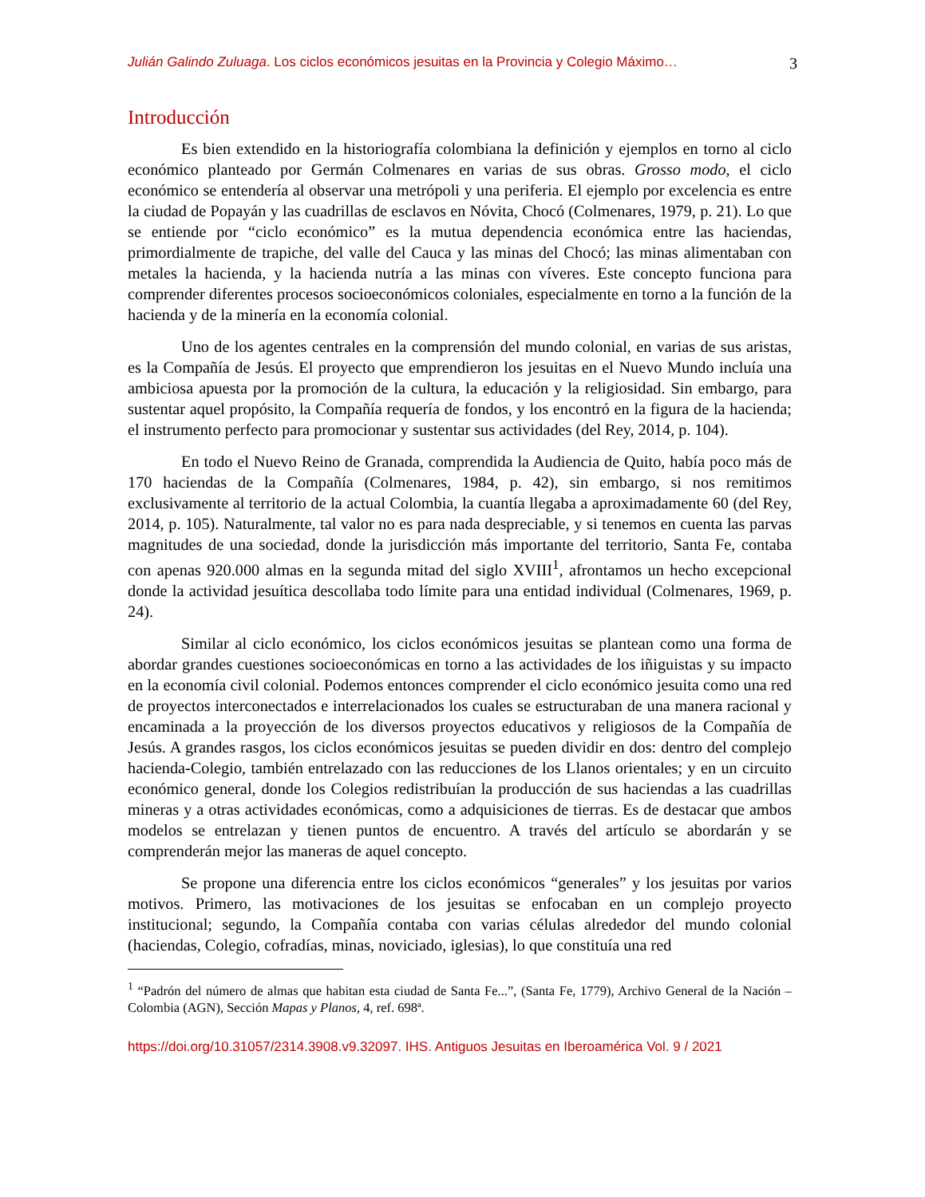Julián Galindo Zuluaga. Los ciclos económicos jesuitas en la Provincia y Colegio Máximo… 3
Introducción
Es bien extendido en la historiografía colombiana la definición y ejemplos en torno al ciclo económico planteado por Germán Colmenares en varias de sus obras. Grosso modo, el ciclo económico se entendería al observar una metrópoli y una periferia. El ejemplo por excelencia es entre la ciudad de Popayán y las cuadrillas de esclavos en Nóvita, Chocó (Colmenares, 1979, p. 21). Lo que se entiende por “ciclo económico” es la mutua dependencia económica entre las haciendas, primordialmente de trapiche, del valle del Cauca y las minas del Chocó; las minas alimentaban con metales la hacienda, y la hacienda nutría a las minas con víveres. Este concepto funciona para comprender diferentes procesos socioeconómicos coloniales, especialmente en torno a la función de la hacienda y de la minería en la economía colonial.
Uno de los agentes centrales en la comprensión del mundo colonial, en varias de sus aristas, es la Compañía de Jesús. El proyecto que emprendieron los jesuitas en el Nuevo Mundo incluía una ambiciosa apuesta por la promoción de la cultura, la educación y la religiosidad. Sin embargo, para sustentar aquel propósito, la Compañía requería de fondos, y los encontró en la figura de la hacienda; el instrumento perfecto para promocionar y sustentar sus actividades (del Rey, 2014, p. 104).
En todo el Nuevo Reino de Granada, comprendida la Audiencia de Quito, había poco más de 170 haciendas de la Compañía (Colmenares, 1984, p. 42), sin embargo, si nos remitimos exclusivamente al territorio de la actual Colombia, la cuantía llegaba a aproximadamente 60 (del Rey, 2014, p. 105). Naturalmente, tal valor no es para nada despreciable, y si tenemos en cuenta las parvas magnitudes de una sociedad, donde la jurisdicción más importante del territorio, Santa Fe, contaba con apenas 920.000 almas en la segunda mitad del siglo XVIII<sup>1</sup>, afrontamos un hecho excepcional donde la actividad jesuítica descollaba todo límite para una entidad individual (Colmenares, 1969, p. 24).
Similar al ciclo económico, los ciclos económicos jesuitas se plantean como una forma de abordar grandes cuestiones socioeconómicas en torno a las actividades de los iñiguistas y su impacto en la economía civil colonial. Podemos entonces comprender el ciclo económico jesuita como una red de proyectos interconectados e interrelacionados los cuales se estructuraban de una manera racional y encaminada a la proyección de los diversos proyectos educativos y religiosos de la Compañía de Jesús. A grandes rasgos, los ciclos económicos jesuitas se pueden dividir en dos: dentro del complejo hacienda-Colegio, también entrelazado con las reducciones de los Llanos orientales; y en un circuito económico general, donde los Colegios redistribuían la producción de sus haciendas a las cuadrillas mineras y a otras actividades económicas, como a adquisiciones de tierras. Es de destacar que ambos modelos se entrelazan y tienen puntos de encuentro. A través del artículo se abordarán y se comprenderán mejor las maneras de aquel concepto.
Se propone una diferencia entre los ciclos económicos “generales” y los jesuitas por varios motivos. Primero, las motivaciones de los jesuitas se enfocaban en un complejo proyecto institucional; segundo, la Compañía contaba con varias células alrededor del mundo colonial (haciendas, Colegio, cofradías, minas, noviciado, iglesias), lo que constituía una red
<sup>1</sup> “Padrón del número de almas que habitan esta ciudad de Santa Fe...”, (Santa Fe, 1779), Archivo General de la Nación – Colombia (AGN), Sección Mapas y Planos, 4, ref. 698ª.
https://doi.org/10.31057/2314.3908.v9.32097. IHS. Antiguos Jesuitas en Iberoamérica Vol. 9 / 2021